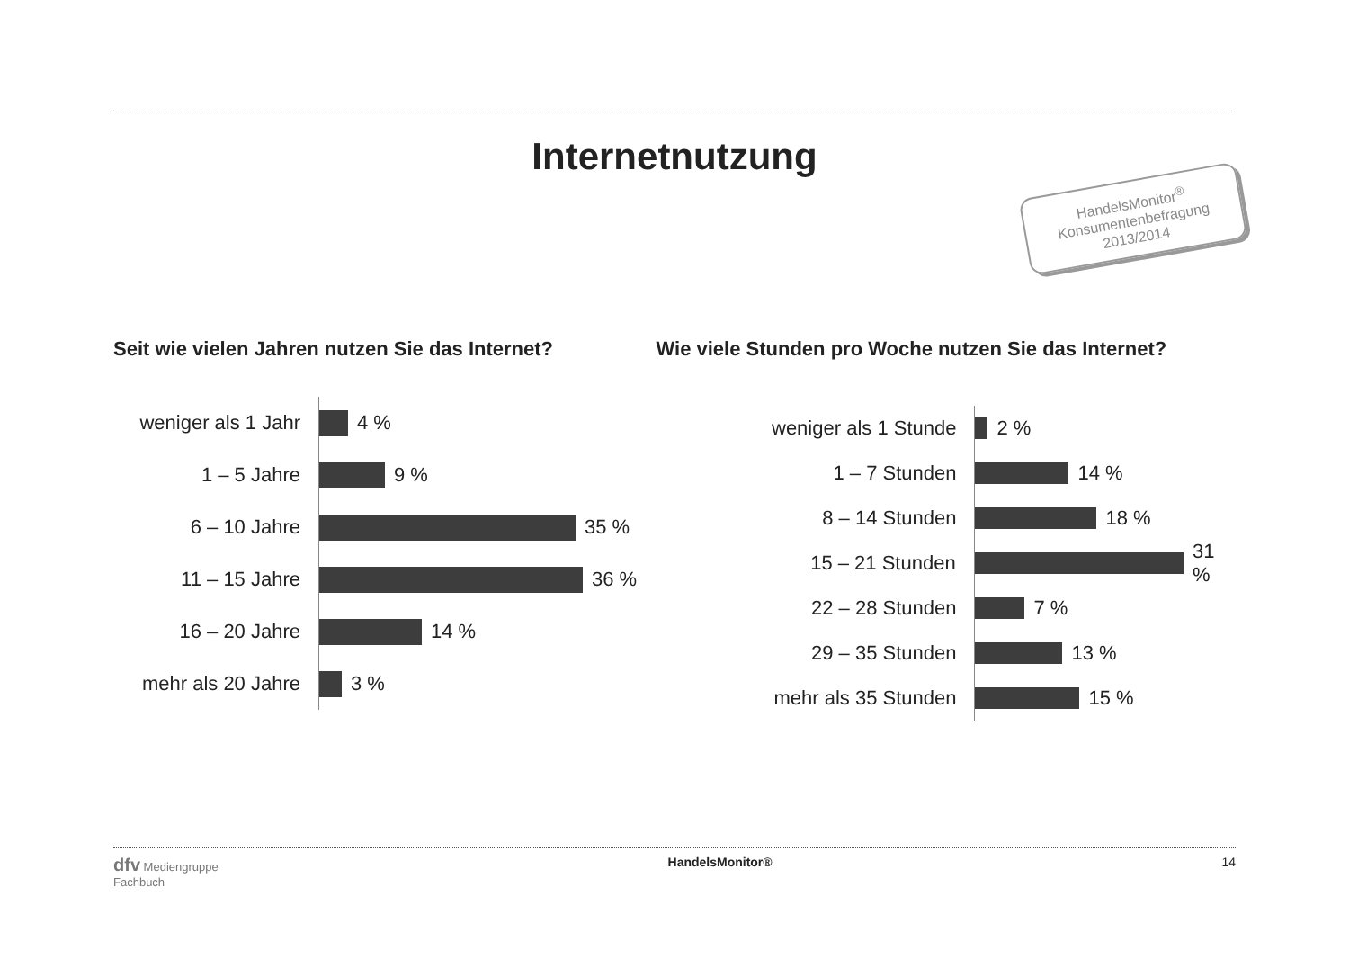Internetnutzung
HandelsMonitor<sup>®</sup>
Konsumentenbefragung
2013/2014
Seit wie vielen Jahren nutzen Sie das Internet?
weniger als 1 Jahr
4 %
1 – 5 Jahre
9 %
6 – 10 Jahre
35 %
11 – 15 Jahre
36 %
16 – 20 Jahre
14 %
mehr als 20 Jahre
3 %
Wie viele Stunden pro Woche nutzen Sie das Internet?
weniger als 1 Stunde
2 %
1 – 7 Stunden
14 %
8 – 14 Stunden
18 %
15 – 21 Stunden
31 %
22 – 28 Stunden
7 %
29 – 35 Stunden
13 %
mehr als 35 Stunden
15 %
dfv Mediengruppe
Fachbuch
HandelsMonitor® 14